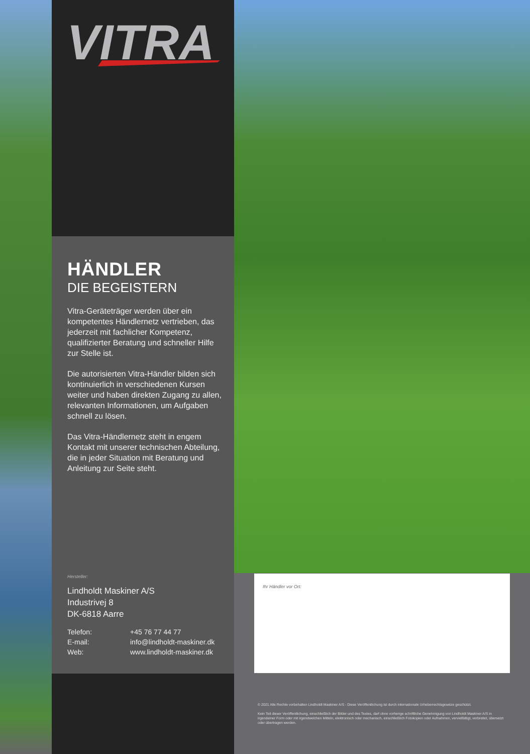VITRA
HÄNDLER
DIE BEGEISTERN
Vitra-Geräteträger werden über ein kompetentes Händlernetz vertrieben, das jederzeit mit fachlicher Kompetenz, qualifizierter Beratung und schneller Hilfe zur Stelle ist.
Die autorisierten Vitra-Händler bilden sich kontinuierlich in verschiedenen Kursen weiter und haben direkten Zugang zu allen, relevanten Informationen, um Aufgaben schnell zu lösen.
Das Vitra-Händlernetz steht in engem Kontakt mit unserer technischen Abteilung, die in jeder Situation mit Beratung und Anleitung zur Seite steht.
Hersteller:
Lindholdt Maskiner A/S
Industrivej 8
DK-6818 Aarre
| Telefon: | +45 76 77 44 77 |
| E-mail: | info@lindholdt-maskiner.dk |
| Web: | www.lindholdt-maskiner.dk |
Ihr Händler vor Ort:
© 2021 Alle Rechte vorbehalten Lindholdt Maskiner A/S - Diese Veröffentlichung ist durch internationale Urheberrechtsgesetze geschützt.
Kein Teil dieser Veröffentlichung, einschließlich der Bilder und des Textes, darf ohne vorherige schriftliche Genehmigung von Lindholdt Maskiner A/S in irgendeiner Form oder mit irgendwelchen Mitteln, elektronisch oder mechanisch, einschließlich Fotokopien oder Aufnahmen, vervielfältigt, verbreitet, übersetzt oder übertragen werden.